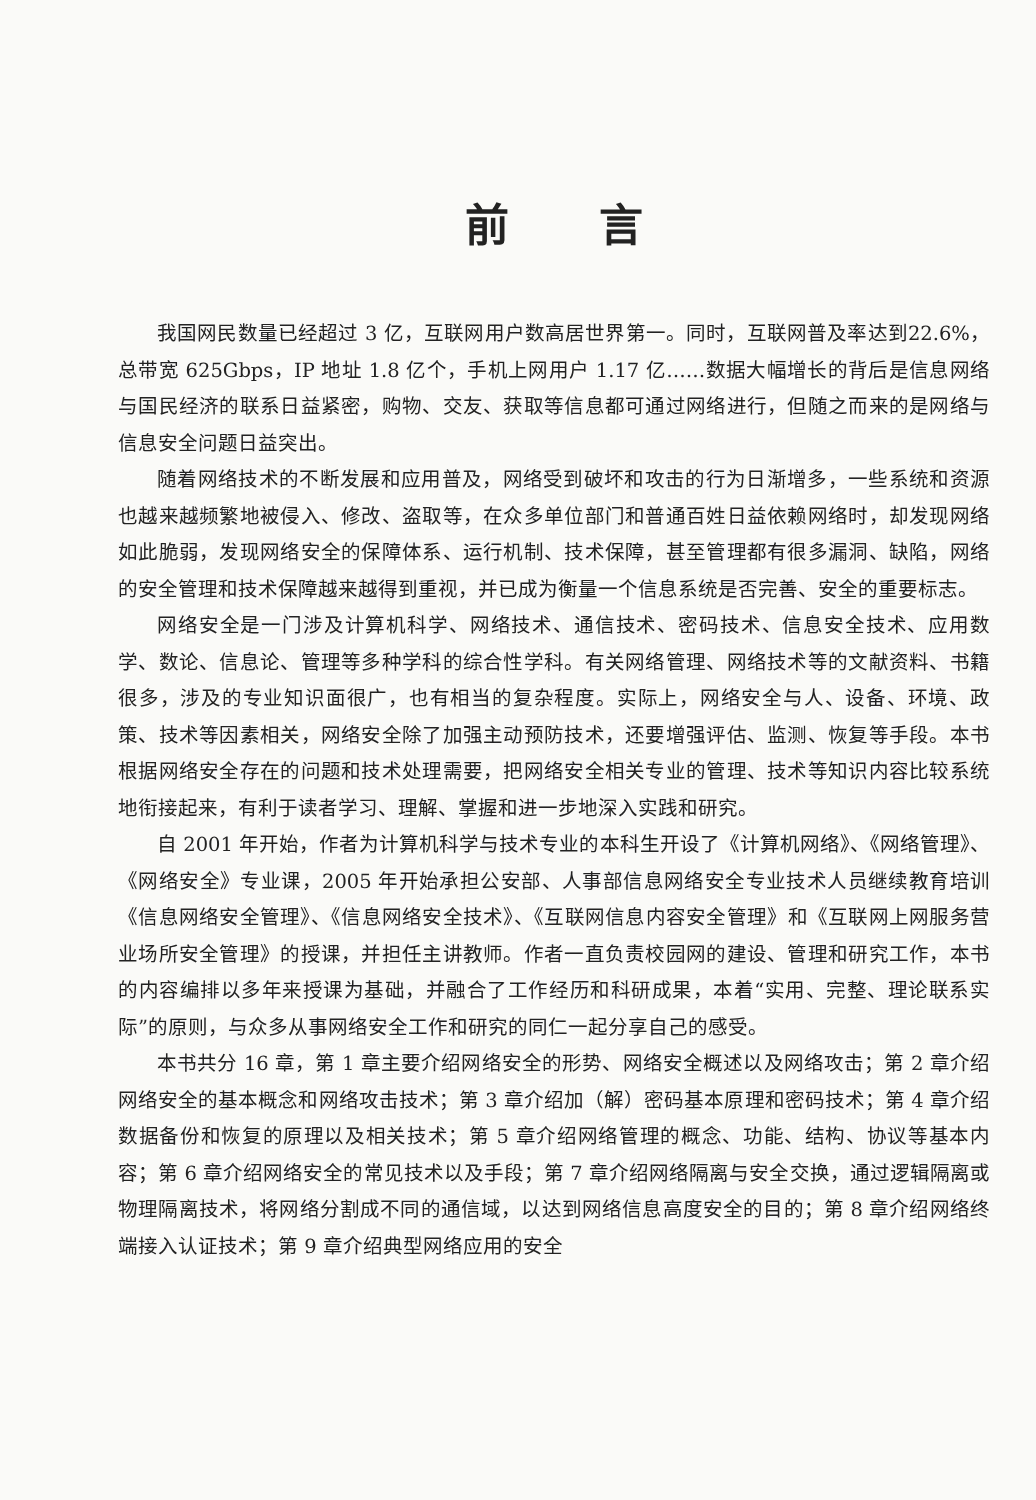前言
我国网民数量已经超过 3 亿，互联网用户数高居世界第一。同时，互联网普及率达到22.6%，总带宽 625Gbps，IP 地址 1.8 亿个，手机上网用户 1.17 亿……数据大幅增长的背后是信息网络与国民经济的联系日益紧密，购物、交友、获取等信息都可通过网络进行，但随之而来的是网络与信息安全问题日益突出。
随着网络技术的不断发展和应用普及，网络受到破坏和攻击的行为日渐增多，一些系统和资源也越来越频繁地被侵入、修改、盗取等，在众多单位部门和普通百姓日益依赖网络时，却发现网络如此脆弱，发现网络安全的保障体系、运行机制、技术保障，甚至管理都有很多漏洞、缺陷，网络的安全管理和技术保障越来越得到重视，并已成为衡量一个信息系统是否完善、安全的重要标志。
网络安全是一门涉及计算机科学、网络技术、通信技术、密码技术、信息安全技术、应用数学、数论、信息论、管理等多种学科的综合性学科。有关网络管理、网络技术等的文献资料、书籍很多，涉及的专业知识面很广，也有相当的复杂程度。实际上，网络安全与人、设备、环境、政策、技术等因素相关，网络安全除了加强主动预防技术，还要增强评估、监测、恢复等手段。本书根据网络安全存在的问题和技术处理需要，把网络安全相关专业的管理、技术等知识内容比较系统地衔接起来，有利于读者学习、理解、掌握和进一步地深入实践和研究。
自 2001 年开始，作者为计算机科学与技术专业的本科生开设了《计算机网络》、《网络管理》、《网络安全》专业课，2005 年开始承担公安部、人事部信息网络安全专业技术人员继续教育培训《信息网络安全管理》、《信息网络安全技术》、《互联网信息内容安全管理》和《互联网上网服务营业场所安全管理》的授课，并担任主讲教师。作者一直负责校园网的建设、管理和研究工作，本书的内容编排以多年来授课为基础，并融合了工作经历和科研成果，本着“实用、完整、理论联系实际”的原则，与众多从事网络安全工作和研究的同仁一起分享自己的感受。
本书共分 16 章，第 1 章主要介绍网络安全的形势、网络安全概述以及网络攻击；第 2 章介绍网络安全的基本概念和网络攻击技术；第 3 章介绍加（解）密码基本原理和密码技术；第 4 章介绍数据备份和恢复的原理以及相关技术；第 5 章介绍网络管理的概念、功能、结构、协议等基本内容；第 6 章介绍网络安全的常见技术以及手段；第 7 章介绍网络隔离与安全交换，通过逻辑隔离或物理隔离技术，将网络分割成不同的通信域，以达到网络信息高度安全的目的；第 8 章介绍网络终端接入认证技术；第 9 章介绍典型网络应用的安全